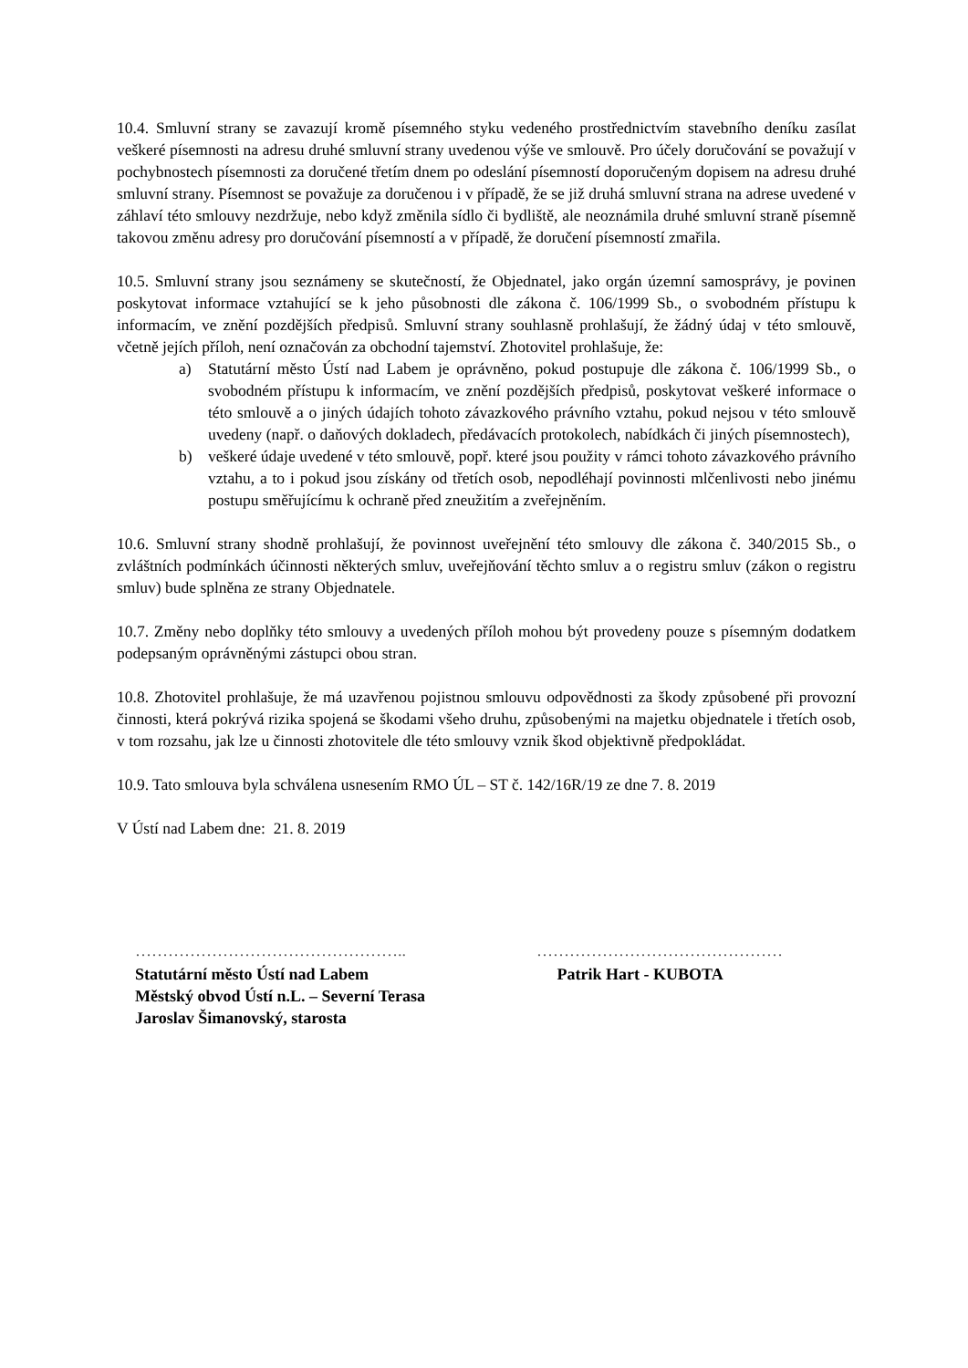10.4. Smluvní strany se zavazují kromě písemného styku vedeného prostřednictvím stavebního deníku zasílat veškeré písemnosti na adresu druhé smluvní strany uvedenou výše ve smlouvě. Pro účely doručování se považují v pochybnostech písemnosti za doručené třetím dnem po odeslání písemností doporučeným dopisem na adresu druhé smluvní strany. Písemnost se považuje za doručenou i v případě, že se již druhá smluvní strana na adrese uvedené v záhlaví této smlouvy nezdržuje, nebo když změnila sídlo či bydliště, ale neoznámila druhé smluvní straně písemně takovou změnu adresy pro doručování písemností a v případě, že doručení písemností zmařila.
10.5. Smluvní strany jsou seznámeny se skutečností, že Objednatel, jako orgán územní samosprávy, je povinen poskytovat informace vztahující se k jeho působnosti dle zákona č. 106/1999 Sb., o svobodném přístupu k informacím, ve znění pozdějších předpisů. Smluvní strany souhlasně prohlašují, že žádný údaj v této smlouvě, včetně jejích příloh, není označován za obchodní tajemství. Zhotovitel prohlašuje, že:
a) Statutární město Ústí nad Labem je oprávněno, pokud postupuje dle zákona č. 106/1999 Sb., o svobodném přístupu k informacím, ve znění pozdějších předpisů, poskytovat veškeré informace o této smlouvě a o jiných údajích tohoto závazkového právního vztahu, pokud nejsou v této smlouvě uvedeny (např. o daňových dokladech, předávacích protokolech, nabídkách či jiných písemnostech),
b) veškeré údaje uvedené v této smlouvě, popř. které jsou použity v rámci tohoto závazkového právního vztahu, a to i pokud jsou získány od třetích osob, nepodléhají povinnosti mlčenlivosti nebo jinému postupu směřujícímu k ochraně před zneužitím a zveřejněním.
10.6. Smluvní strany shodně prohlašují, že povinnost uveřejnění této smlouvy dle zákona č. 340/2015 Sb., o zvláštních podmínkách účinnosti některých smluv, uveřejňování těchto smluv a o registru smluv (zákon o registru smluv) bude splněna ze strany Objednatele.
10.7. Změny nebo doplňky této smlouvy a uvedených příloh mohou být provedeny pouze s písemným dodatkem podepsaným oprávněnými zástupci obou stran.
10.8. Zhotovitel prohlašuje, že má uzavřenou pojistnou smlouvu odpovědnosti za škody způsobené při provozní činnosti, která pokrývá rizika spojená se škodami všeho druhu, způsobenými na majetku objednatele i třetích osob, v tom rozsahu, jak lze u činnosti zhotovitele dle této smlouvy vznik škod objektivně předpokládat.
10.9. Tato smlouva byla schválena usnesením RMO ÚL – ST č. 142/16R/19 ze dne 7. 8. 2019
V Ústí nad Labem dne: 21. 8. 2019
…………………………………………..
Statutární město Ústí nad Labem
Městský obvod Ústí n.L. – Severní Terasa
Jaroslav Šimanovský, starosta
………………………………………
Patrik Hart - KUBOTA